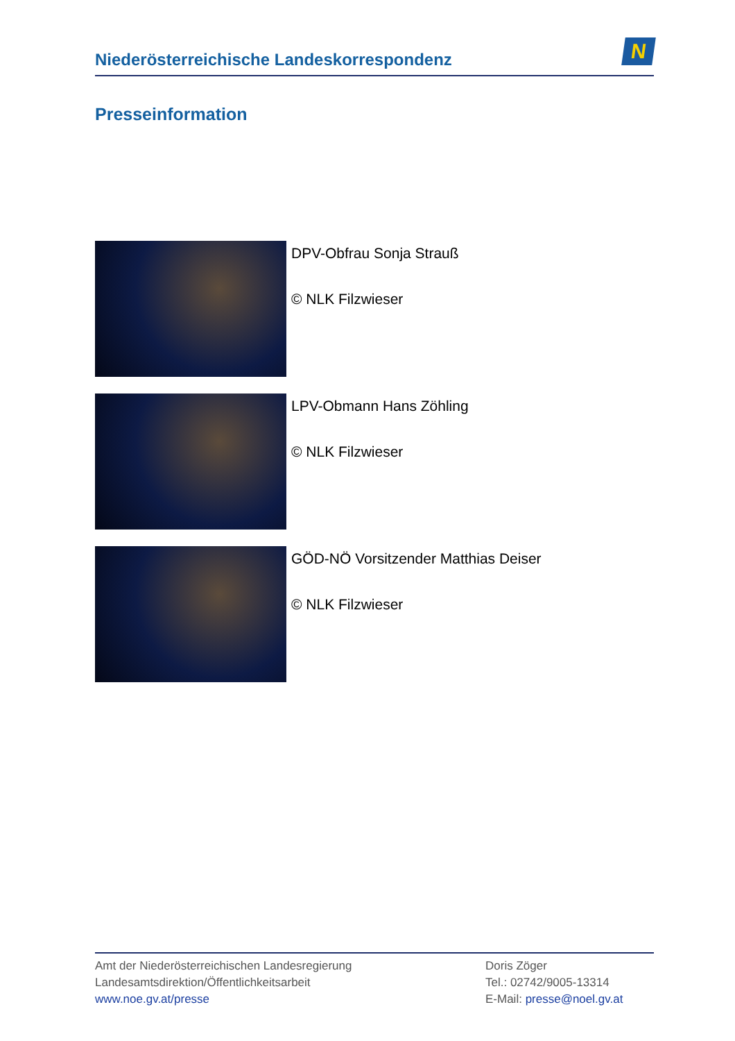Niederösterreichische Landeskorrespondenz
N
Presseinformation
DPV-Obfrau Sonja Strauß
© NLK Filzwieser
LPV-Obmann Hans Zöhling
© NLK Filzwieser
GÖD-NÖ Vorsitzender Matthias Deiser
© NLK Filzwieser
Amt der Niederösterreichischen Landesregierung
Landesamtsdirektion/Öffentlichkeitsarbeit
www.noe.gv.at/presse
Doris Zöger
Tel.: 02742/9005-13314
E-Mail: presse@noel.gv.at